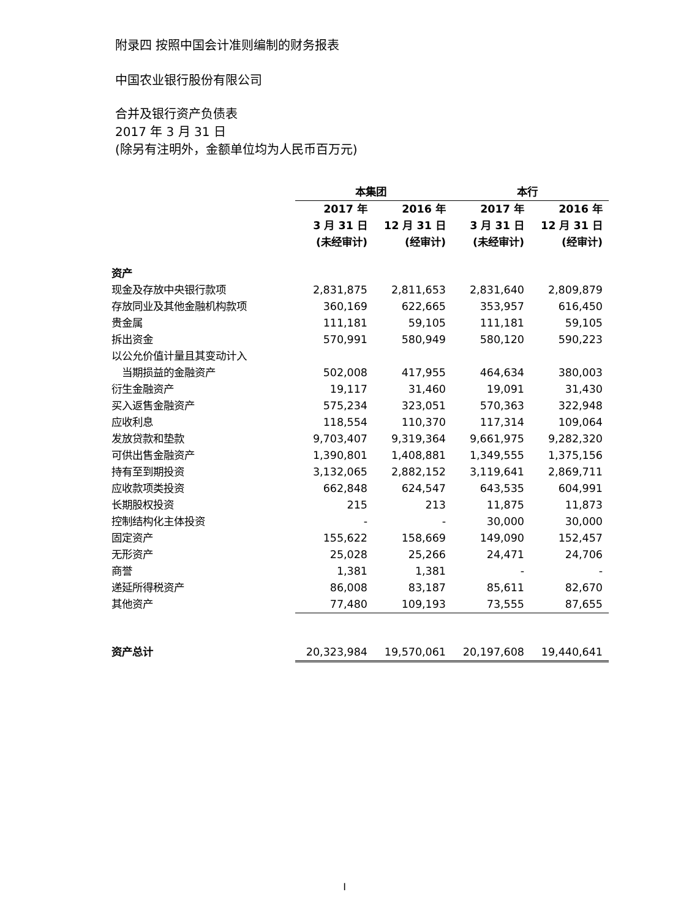附录四 按照中国会计准则编制的财务报表
中国农业银行股份有限公司
合并及银行资产负债表
2017 年 3 月 31 日
(除另有注明外，金额单位均为人民币百万元)
| | 本集团 | | 本行 | |
| | 2017 年 3 月 31 日 (未经审计) | 2016 年 12 月 31 日 (经审计) | 2017 年 3 月 31 日 (未经审计) | 2016 年 12 月 31 日 (经审计) |
| 资产 | | | | |
| 现金及存放中央银行款项 | 2,831,875 | 2,811,653 | 2,831,640 | 2,809,879 |
| 存放同业及其他金融机构款项 | 360,169 | 622,665 | 353,957 | 616,450 |
| 贵金属 | 111,181 | 59,105 | 111,181 | 59,105 |
| 拆出资金 | 570,991 | 580,949 | 580,120 | 590,223 |
| 以公允价值计量且其变动计入 | | | | |
| 当期损益的金融资产 | 502,008 | 417,955 | 464,634 | 380,003 |
| 衍生金融资产 | 19,117 | 31,460 | 19,091 | 31,430 |
| 买入返售金融资产 | 575,234 | 323,051 | 570,363 | 322,948 |
| 应收利息 | 118,554 | 110,370 | 117,314 | 109,064 |
| 发放贷款和垫款 | 9,703,407 | 9,319,364 | 9,661,975 | 9,282,320 |
| 可供出售金融资产 | 1,390,801 | 1,408,881 | 1,349,555 | 1,375,156 |
| 持有至到期投资 | 3,132,065 | 2,882,152 | 3,119,641 | 2,869,711 |
| 应收款项类投资 | 662,848 | 624,547 | 643,535 | 604,991 |
| 长期股权投资 | 215 | 213 | 11,875 | 11,873 |
| 控制结构化主体投资 | - | - | 30,000 | 30,000 |
| 固定资产 | 155,622 | 158,669 | 149,090 | 152,457 |
| 无形资产 | 25,028 | 25,266 | 24,471 | 24,706 |
| 商誉 | 1,381 | 1,381 | - | - |
| 递延所得税资产 | 86,008 | 83,187 | 85,611 | 82,670 |
| 其他资产 | 77,480 | 109,193 | 73,555 | 87,655 |
| 资产总计 | 20,323,984 | 19,570,061 | 20,197,608 | 19,440,641 |
I